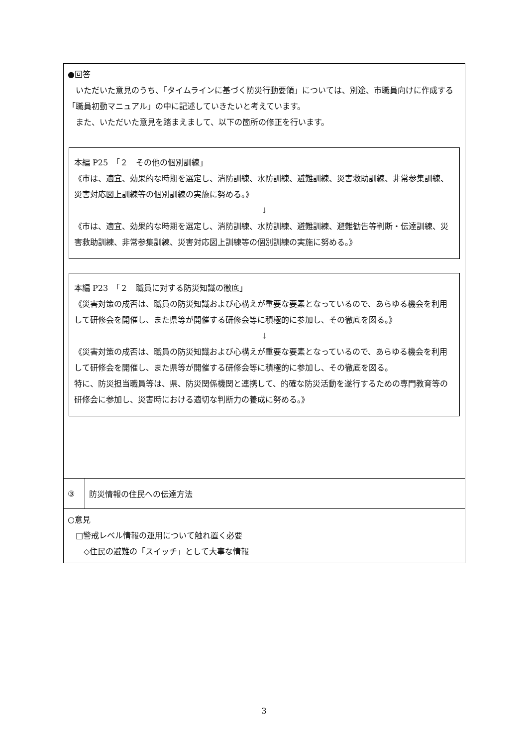| ●回答 いただいた意見のうち、「タイムラインに基づく防災行動要領」については、別途、市職員向けに作成する「職員初動マニュアル」の中に記述していきたいと考えています。 また、いただいた意見を踏まえまして、以下の箇所の修正を行います。 本編 P25 「２ その他の個別訓練」 《市は、適宜、効果的な時期を選定し、消防訓練、水防訓練、避難訓練、災害救助訓練、非常参集訓練、災害対応図上訓練等の個別訓練の実施に努める。》 ↓ 《市は、適宜、効果的な時期を選定し、消防訓練、水防訓練、避難訓練、避難勧告等判断・伝達訓練、災害救助訓練、非常参集訓練、災害対応図上訓練等の個別訓練の実施に努める。》 本編 P23 「２ 職員に対する防災知識の徹底」 《災害対策の成否は、職員の防災知識および心構えが重要な要素となっているので、あらゆる機会を利用して研修会を開催し、また県等が開催する研修会等に積極的に参加し、その徹底を図る。》 ↓ 《災害対策の成否は、職員の防災知識および心構えが重要な要素となっているので、あらゆる機会を利用して研修会を開催し、また県等が開催する研修会等に積極的に参加し、その徹底を図る。 特に、防災担当職員等は、県、防災関係機関と連携して、的確な防災活動を遂行するための専門教育等の研修会に参加し、災害時における適切な判断力の養成に努める。》 | |
| ③ | 防災情報の住民への伝達方法 |
| ○意見 □警戒レベル情報の運用について触れ置く必要 ◇住民の避難の「スイッチ」として大事な情報 | |
3